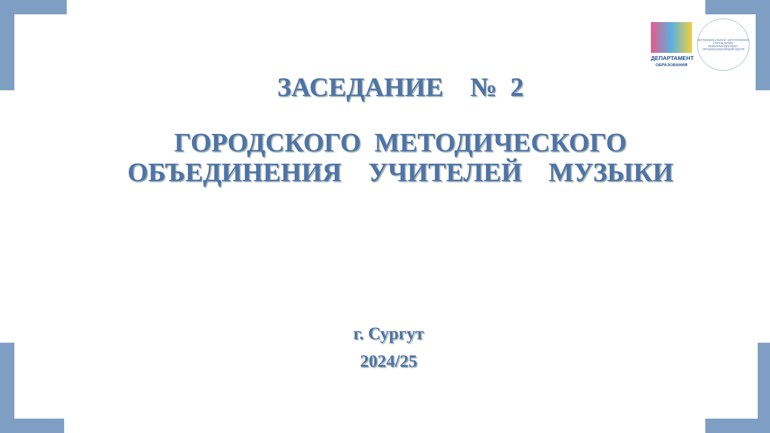ДЕПАРТАМЕНТ
ОБРАЗОВАНИЯ
МУНИЦИПАЛЬНОЕ АВТОНОМНОЕ УЧРЕЖДЕНИЕ ИНФОРМАЦИОННО-ОРГАНИЗАЦИОННЫЙ ЦЕНТР
ЗАСЕДАНИЕ № 2
ГОРОДСКОГО МЕТОДИЧЕСКОГО
ОБЪЕДИНЕНИЯ УЧИТЕЛЕЙ МУЗЫКИ
г. Сургут
2024/25